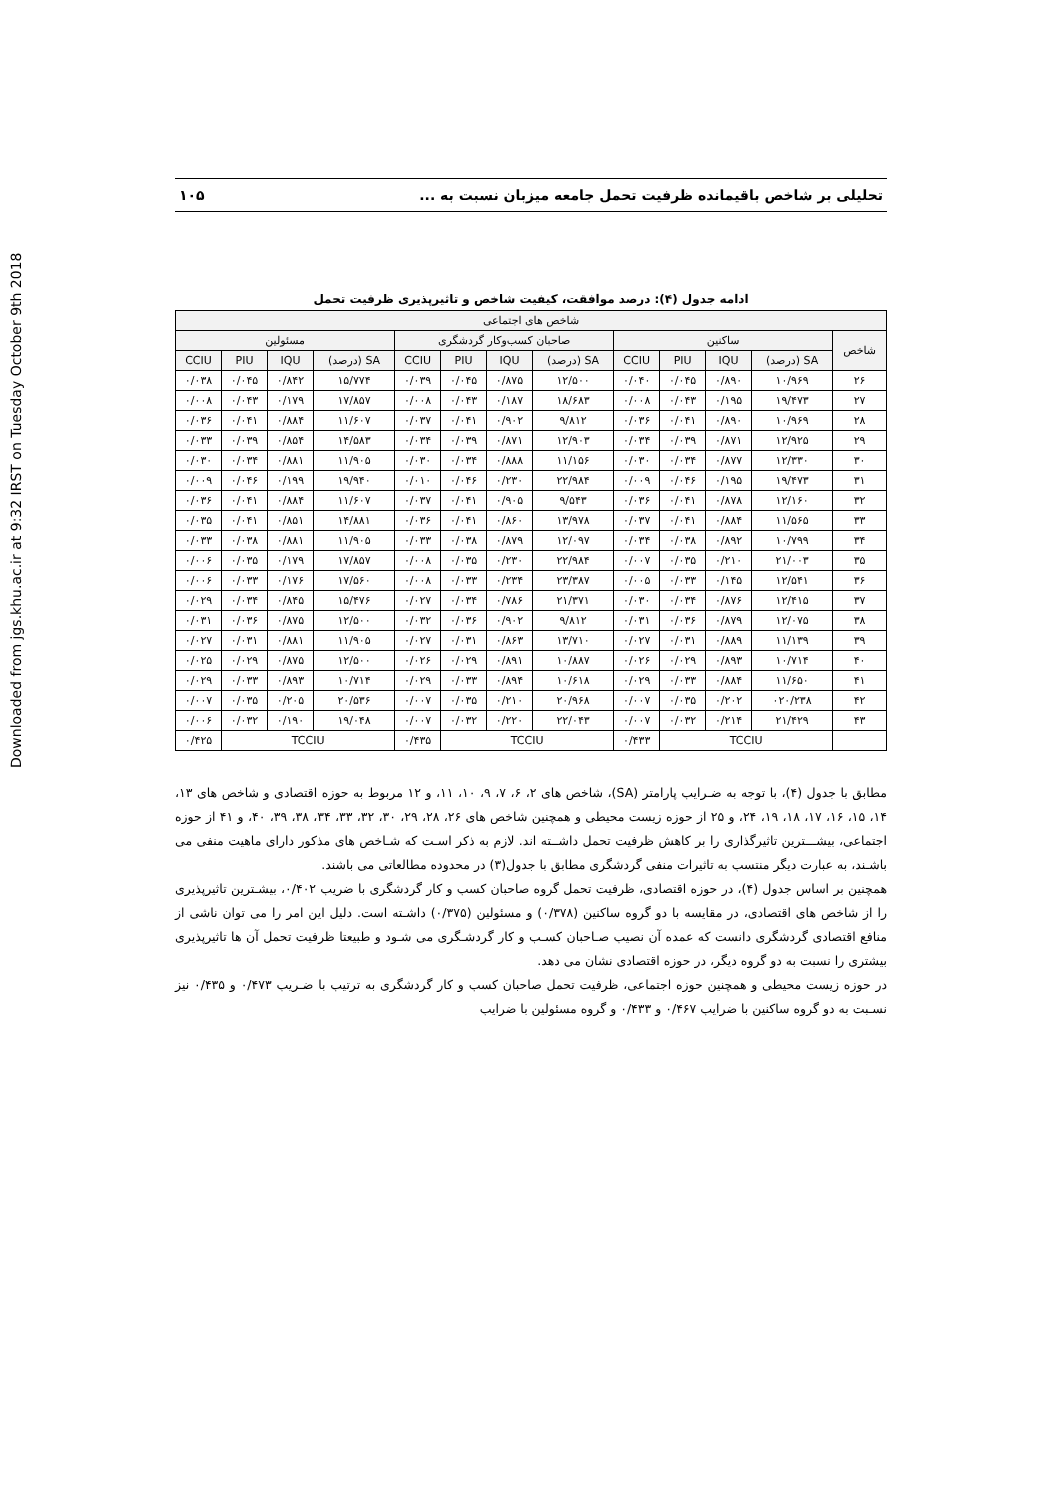Downloaded from jgs.khu.ac.ir at 9:32 IRST on Tuesday October 9th 2018
تحلیلی بر شاخص باقیمانده ظرفیت تحمل جامعه میزبان نسبت به ... ۱۰۵
ادامه جدول (۴): درصد موافقت، کیفیت شاخص و تاثیرپذیری ظرفیت تحمل
| شاخص های اجتماعی | | | | | | | | | | | | |
| --- | --- | --- | --- | --- | --- | --- | --- | --- | --- | --- | --- | --- |
| شاخص | ساکنین | | | | صاحبان کسب‌وکار گردشگری | | | | مسئولین | | | |
| | SA (درصد) | IQU | PIU | CCIU | SA (درصد) | IQU | PIU | CCIU | SA (درصد) | IQU | PIU | CCIU |
| ۲۶ | ۱۰/۹۶۹ | ۰/۸۹۰ | ۰/۰۴۵ | ۰/۰۴۰ | ۱۲/۵۰۰ | ۰/۸۷۵ | ۰/۰۴۵ | ۰/۰۳۹ | ۱۵/۷۷۴ | ۰/۸۴۲ | ۰/۰۴۵ | ۰/۰۳۸ |
| ۲۷ | ۱۹/۴۷۳ | ۰/۱۹۵ | ۰/۰۴۳ | ۰/۰۰۸ | ۱۸/۶۸۳ | ۰/۱۸۷ | ۰/۰۴۳ | ۰/۰۰۸ | ۱۷/۸۵۷ | ۰/۱۷۹ | ۰/۰۴۳ | ۰/۰۰۸ |
| ۲۸ | ۱۰/۹۶۹ | ۰/۸۹۰ | ۰/۰۴۱ | ۰/۰۳۶ | ۹/۸۱۲ | ۰/۹۰۲ | ۰/۰۴۱ | ۰/۰۳۷ | ۱۱/۶۰۷ | ۰/۸۸۴ | ۰/۰۴۱ | ۰/۰۳۶ |
| ۲۹ | ۱۲/۹۲۵ | ۰/۸۷۱ | ۰/۰۳۹ | ۰/۰۳۴ | ۱۲/۹۰۳ | ۰/۸۷۱ | ۰/۰۳۹ | ۰/۰۳۴ | ۱۴/۵۸۳ | ۰/۸۵۴ | ۰/۰۳۹ | ۰/۰۳۳ |
| ۳۰ | ۱۲/۳۳۰ | ۰/۸۷۷ | ۰/۰۳۴ | ۰/۰۳۰ | ۱۱/۱۵۶ | ۰/۸۸۸ | ۰/۰۳۴ | ۰/۰۳۰ | ۱۱/۹۰۵ | ۰/۸۸۱ | ۰/۰۳۴ | ۰/۰۳۰ |
| ۳۱ | ۱۹/۴۷۳ | ۰/۱۹۵ | ۰/۰۴۶ | ۰/۰۰۹ | ۲۲/۹۸۴ | ۰/۲۳۰ | ۰/۰۴۶ | ۰/۰۱۰ | ۱۹/۹۴۰ | ۰/۱۹۹ | ۰/۰۴۶ | ۰/۰۰۹ |
| ۳۲ | ۱۲/۱۶۰ | ۰/۸۷۸ | ۰/۰۴۱ | ۰/۰۳۶ | ۹/۵۴۳ | ۰/۹۰۵ | ۰/۰۴۱ | ۰/۰۳۷ | ۱۱/۶۰۷ | ۰/۸۸۴ | ۰/۰۴۱ | ۰/۰۳۶ |
| ۳۳ | ۱۱/۵۶۵ | ۰/۸۸۴ | ۰/۰۴۱ | ۰/۰۳۷ | ۱۳/۹۷۸ | ۰/۸۶۰ | ۰/۰۴۱ | ۰/۰۳۶ | ۱۴/۸۸۱ | ۰/۸۵۱ | ۰/۰۴۱ | ۰/۰۳۵ |
| ۳۴ | ۱۰/۷۹۹ | ۰/۸۹۲ | ۰/۰۳۸ | ۰/۰۳۴ | ۱۲/۰۹۷ | ۰/۸۷۹ | ۰/۰۳۸ | ۰/۰۳۳ | ۱۱/۹۰۵ | ۰/۸۸۱ | ۰/۰۳۸ | ۰/۰۳۳ |
| ۳۵ | ۲۱/۰۰۳ | ۰/۲۱۰ | ۰/۰۳۵ | ۰/۰۰۷ | ۲۲/۹۸۴ | ۰/۲۳۰ | ۰/۰۳۵ | ۰/۰۰۸ | ۱۷/۸۵۷ | ۰/۱۷۹ | ۰/۰۳۵ | ۰/۰۰۶ |
| ۳۶ | ۱۲/۵۴۱ | ۰/۱۴۵ | ۰/۰۳۳ | ۰/۰۰۵ | ۲۳/۳۸۷ | ۰/۲۳۴ | ۰/۰۳۳ | ۰/۰۰۸ | ۱۷/۵۶۰ | ۰/۱۷۶ | ۰/۰۳۳ | ۰/۰۰۶ |
| ۳۷ | ۱۲/۴۱۵ | ۰/۸۷۶ | ۰/۰۳۴ | ۰/۰۳۰ | ۲۱/۳۷۱ | ۰/۷۸۶ | ۰/۰۳۴ | ۰/۰۲۷ | ۱۵/۴۷۶ | ۰/۸۴۵ | ۰/۰۳۴ | ۰/۰۲۹ |
| ۳۸ | ۱۲/۰۷۵ | ۰/۸۷۹ | ۰/۰۳۶ | ۰/۰۳۱ | ۹/۸۱۲ | ۰/۹۰۲ | ۰/۰۳۶ | ۰/۰۳۲ | ۱۲/۵۰۰ | ۰/۸۷۵ | ۰/۰۳۶ | ۰/۰۳۱ |
| ۳۹ | ۱۱/۱۳۹ | ۰/۸۸۹ | ۰/۰۳۱ | ۰/۰۲۷ | ۱۳/۷۱۰ | ۰/۸۶۳ | ۰/۰۳۱ | ۰/۰۲۷ | ۱۱/۹۰۵ | ۰/۸۸۱ | ۰/۰۳۱ | ۰/۰۲۷ |
| ۴۰ | ۱۰/۷۱۴ | ۰/۸۹۳ | ۰/۰۲۹ | ۰/۰۲۶ | ۱۰/۸۸۷ | ۰/۸۹۱ | ۰/۰۲۹ | ۰/۰۲۶ | ۱۲/۵۰۰ | ۰/۸۷۵ | ۰/۰۲۹ | ۰/۰۲۵ |
| ۴۱ | ۱۱/۶۵۰ | ۰/۸۸۴ | ۰/۰۳۳ | ۰/۰۲۹ | ۱۰/۶۱۸ | ۰/۸۹۴ | ۰/۰۳۳ | ۰/۰۲۹ | ۱۰/۷۱۴ | ۰/۸۹۳ | ۰/۰۳۳ | ۰/۰۲۹ |
| ۴۲ | ۰۲۰/۲۳۸ | ۰/۲۰۲ | ۰/۰۳۵ | ۰/۰۰۷ | ۲۰/۹۶۸ | ۰/۲۱۰ | ۰/۰۳۵ | ۰/۰۰۷ | ۲۰/۵۳۶ | ۰/۲۰۵ | ۰/۰۳۵ | ۰/۰۰۷ |
| ۴۳ | ۲۱/۴۲۹ | ۰/۲۱۴ | ۰/۰۳۲ | ۰/۰۰۷ | ۲۲/۰۴۳ | ۰/۲۲۰ | ۰/۰۳۲ | ۰/۰۰۷ | ۱۹/۰۴۸ | ۰/۱۹۰ | ۰/۰۳۲ | ۰/۰۰۶ |
| | TCCIU | | | ۰/۴۳۳ | TCCIU | | | ۰/۴۳۵ | TCCIU | | | ۰/۴۲۵ |
مطابق با جدول (۴)، با توجه به ضـرایب پارامتر (SA)، شاخص های ۲، ۶، ۷، ۹، ۱۰، ۱۱، و ۱۲ مربوط به حوزه اقتصادی و شاخص های ۱۳، ۱۴، ۱۵، ۱۶، ۱۷، ۱۸، ۱۹، ۲۴، و ۲۵ از حوزه زیست محیطی و همچنین شاخص های ۲۶، ۲۸، ۲۹، ۳۰، ۳۲، ۳۳، ۳۴، ۳۸، ۳۹، ۴۰، و ۴۱ از حوزه اجتماعی، بیشـــترین تاثیرگذاری را بر کاهش ظرفیت تحمل داشــته اند. لازم به ذکر اسـت که شـاخص های مذکور دارای ماهیت منفی می باشـند، به عبارت دیگر منتسب به تاثیرات منفی گردشگری مطابق با جدول(۳) در محدوده مطالعاتی می باشند.
همچنین بر اساس جدول (۴)، در حوزه اقتصادی، ظرفیت تحمل گروه صاحبان کسب و کار گردشگری با ضریب ۰/۴۰۲، بیشـترین تاثیرپذیری را از شاخص های اقتصادی، در مقایسه با دو گروه ساکنین (۰/۳۷۸) و مسئولین (۰/۳۷۵) داشـته است. دلیل این امر را می توان ناشی از منافع اقتصادی گردشگری دانست که عمده آن نصیب صـاحبان کسـب و کار گردشـگری می شـود و طبیعتا ظرفیت تحمل آن ها تاثیرپذیری بیشتری را نسبت به دو گروه دیگر، در حوزه اقتصادی نشان می دهد.
در حوزه زیست محیطی و همچنین حوزه اجتماعی، ظرفیت تحمل صاحبان کسب و کار گردشگری به ترتیب با ضـریب ۰/۴۷۳ و ۰/۴۳۵ نیز نسـبت به دو گروه ساکنین با ضرایب ۰/۴۶۷ و ۰/۴۳۳ و گروه مسئولین با ضرایب